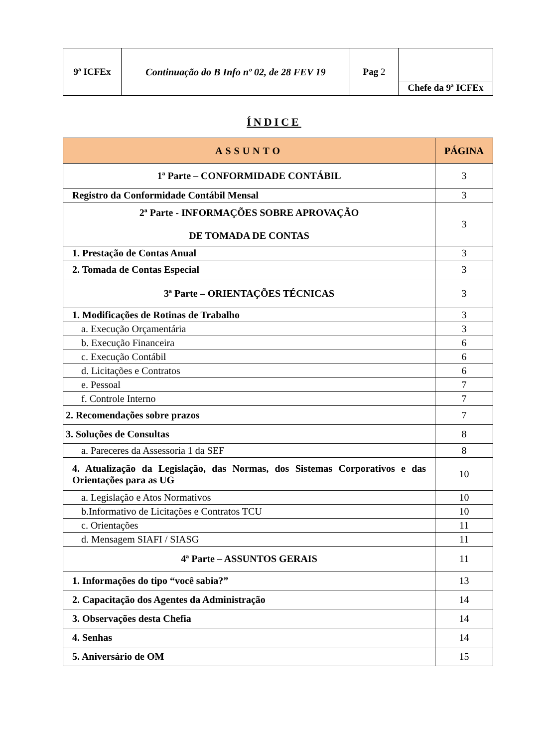| 9ª ICFEx | Continuação do B Info nº 02, de 28 FEV 19 | Pag 2 | Chefe da 9ª ICFEx |
ÍNDICE
| ASSUNTO | PÁGINA |
| --- | --- |
| 1ª Parte – CONFORMIDADE CONTÁBIL | 3 |
| Registro da Conformidade Contábil Mensal | 3 |
| 2ª Parte - INFORMAÇÕES SOBRE APROVAÇÃO DE TOMADA DE CONTAS | 3 |
| 1. Prestação de Contas Anual | 3 |
| 2. Tomada de Contas Especial | 3 |
| 3ª Parte – ORIENTAÇÕES TÉCNICAS | 3 |
| 1. Modificações de Rotinas de Trabalho | 3 |
| a. Execução Orçamentária | 3 |
| b. Execução Financeira | 6 |
| c. Execução Contábil | 6 |
| d. Licitações e Contratos | 6 |
| e. Pessoal | 7 |
| f. Controle Interno | 7 |
| 2. Recomendações sobre prazos | 7 |
| 3. Soluções de Consultas | 8 |
| a. Pareceres da Assessoria 1 da SEF | 8 |
| 4. Atualização da Legislação, das Normas, dos Sistemas Corporativos e das Orientações para as UG | 10 |
| a. Legislação e Atos Normativos | 10 |
| b.Informativo de Licitações e Contratos TCU | 10 |
| c. Orientações | 11 |
| d. Mensagem SIAFI / SIASG | 11 |
| 4ª Parte – ASSUNTOS GERAIS | 11 |
| 1. Informações do tipo “você sabia?” | 13 |
| 2. Capacitação dos Agentes da Administração | 14 |
| 3. Observações desta Chefia | 14 |
| 4. Senhas | 14 |
| 5. Aniversário de OM | 15 |